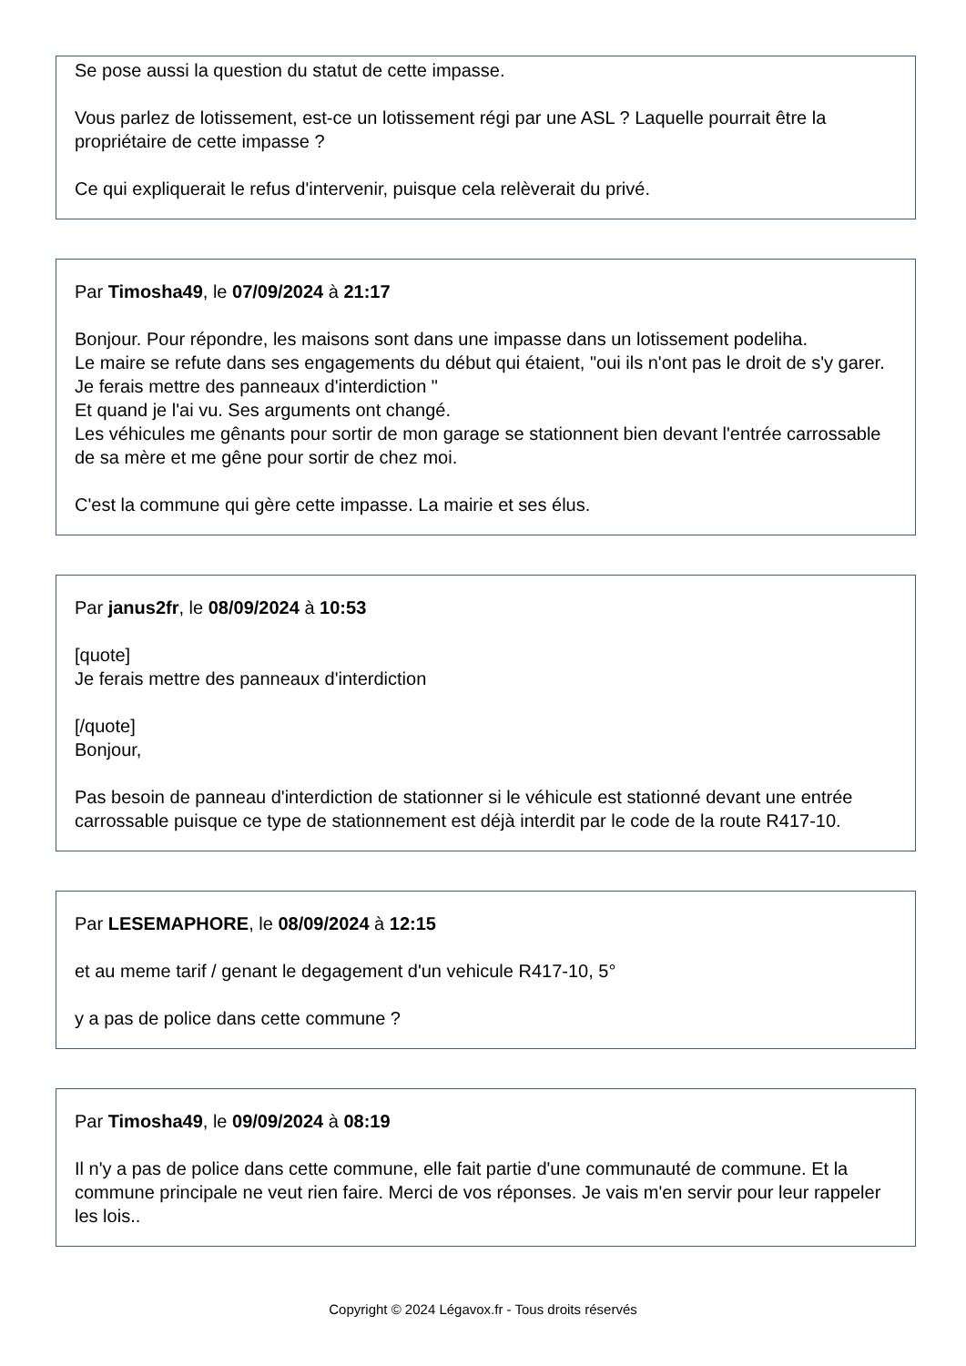Se pose aussi la question du statut de cette impasse.
Vous parlez de lotissement, est-ce un lotissement régi par une ASL ? Laquelle pourrait être la propriétaire de cette impasse ?
Ce qui expliquerait le refus d'intervenir, puisque cela relèverait du privé.
Par Timosha49, le 07/09/2024 à 21:17
Bonjour. Pour répondre, les maisons sont dans une impasse dans un lotissement podeliha.
Le maire se refute dans ses engagements du début qui étaient, "oui ils n'ont pas le droit de s'y garer. Je ferais mettre des panneaux d'interdiction "
Et quand je l'ai vu. Ses arguments ont changé.
Les véhicules me gênants pour sortir de mon garage se stationnent bien devant l'entrée carrossable de sa mère et me gêne pour sortir de chez moi.
C'est la commune qui gère cette impasse. La mairie et ses élus.
Par janus2fr, le 08/09/2024 à 10:53
[quote]
Je ferais mettre des panneaux d'interdiction
[/quote]
Bonjour,
Pas besoin de panneau d'interdiction de stationner si le véhicule est stationné devant une entrée carrossable puisque ce type de stationnement est déjà interdit par le code de la route R417-10.
Par LESEMAPHORE, le 08/09/2024 à 12:15
et au meme tarif / genant le degagement d'un vehicule R417-10, 5°
y a pas de police dans cette commune ?
Par Timosha49, le 09/09/2024 à 08:19
Il n'y a pas de police dans cette commune, elle fait partie d'une communauté de commune. Et la commune principale ne veut rien faire. Merci de vos réponses. Je vais m'en servir pour leur rappeler les lois..
Copyright © 2024 Légavox.fr - Tous droits réservés